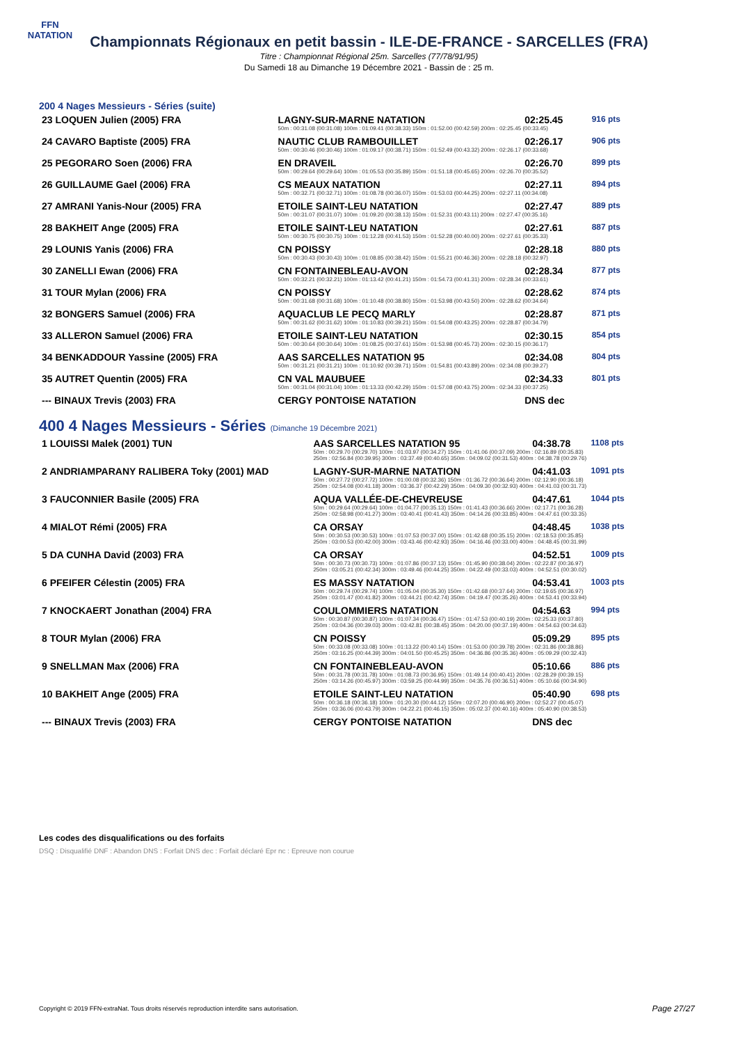FFN
NATATION
Championnats Régionaux en petit bassin - ILE-DE-FRANCE - SARCELLES (FRA)
Titre : Championnat Régional 25m. Sarcelles (77/78/91/95)
Du Samedi 18 au Dimanche 19 Décembre 2021 - Bassin de : 25 m.
200 4 Nages Messieurs - Séries (suite)
| 23 LOQUEN Julien (2005) FRA | LAGNY-SUR-MARNE NATATION | 02:25.45 | 916 pts |
| | 50m : 00:31.08 (00:31.08) 100m : 01:09.41 (00:38.33) 150m : 01:52.00 (00:42.59) 200m : 02:25.45 (00:33.45) | | |
| 24 CAVARO Baptiste (2005) FRA | NAUTIC CLUB RAMBOUILLET | 02:26.17 | 906 pts |
| | 50m : 00:30.46 (00:30.46) 100m : 01:09.17 (00:38.71) 150m : 01:52.49 (00:43.32) 200m : 02:26.17 (00:33.68) | | |
| 25 PEGORARO Soen (2006) FRA | EN DRAVEIL | 02:26.70 | 899 pts |
| | 50m : 00:29.64 (00:29.64) 100m : 01:05.53 (00:35.89) 150m : 01:51.18 (00:45.65) 200m : 02:26.70 (00:35.52) | | |
| 26 GUILLAUME Gael (2006) FRA | CS MEAUX NATATION | 02:27.11 | 894 pts |
| | 50m : 00:32.71 (00:32.71) 100m : 01:08.78 (00:36.07) 150m : 01:53.03 (00:44.25) 200m : 02:27.11 (00:34.08) | | |
| 27 AMRANI Yanis-Nour (2005) FRA | ETOILE SAINT-LEU NATATION | 02:27.47 | 889 pts |
| | 50m : 00:31.07 (00:31.07) 100m : 01:09.20 (00:38.13) 150m : 01:52.31 (00:43.11) 200m : 02:27.47 (00:35.16) | | |
| 28 BAKHEIT Ange (2005) FRA | ETOILE SAINT-LEU NATATION | 02:27.61 | 887 pts |
| | 50m : 00:30.75 (00:30.75) 100m : 01:12.28 (00:41.53) 150m : 01:52.28 (00:40.00) 200m : 02:27.61 (00:35.33) | | |
| 29 LOUNIS Yanis (2006) FRA | CN POISSY | 02:28.18 | 880 pts |
| | 50m : 00:30.43 (00:30.43) 100m : 01:08.85 (00:38.42) 150m : 01:55.21 (00:46.36) 200m : 02:28.18 (00:32.97) | | |
| 30 ZANELLI Ewan (2006) FRA | CN FONTAINEBLEAU-AVON | 02:28.34 | 877 pts |
| | 50m : 00:32.21 (00:32.21) 100m : 01:13.42 (00:41.21) 150m : 01:54.73 (00:41.31) 200m : 02:28.34 (00:33.61) | | |
| 31 TOUR Mylan (2006) FRA | CN POISSY | 02:28.62 | 874 pts |
| | 50m : 00:31.68 (00:31.68) 100m : 01:10.48 (00:38.80) 150m : 01:53.98 (00:43.50) 200m : 02:28.62 (00:34.64) | | |
| 32 BONGERS Samuel (2006) FRA | AQUACLUB LE PECQ MARLY | 02:28.87 | 871 pts |
| | 50m : 00:31.62 (00:31.62) 100m : 01:10.83 (00:39.21) 150m : 01:54.08 (00:43.25) 200m : 02:28.87 (00:34.79) | | |
| 33 ALLERON Samuel (2006) FRA | ETOILE SAINT-LEU NATATION | 02:30.15 | 854 pts |
| | 50m : 00:30.64 (00:30.64) 100m : 01:08.25 (00:37.61) 150m : 01:53.98 (00:45.73) 200m : 02:30.15 (00:36.17) | | |
| 34 BENKADDOUR Yassine (2005) FRA | AAS SARCELLES NATATION 95 | 02:34.08 | 804 pts |
| | 50m : 00:31.21 (00:31.21) 100m : 01:10.92 (00:39.71) 150m : 01:54.81 (00:43.89) 200m : 02:34.08 (00:39.27) | | |
| 35 AUTRET Quentin (2005) FRA | CN VAL MAUBUEE | 02:34.33 | 801 pts |
| | 50m : 00:31.04 (00:31.04) 100m : 01:13.33 (00:42.29) 150m : 01:57.08 (00:43.75) 200m : 02:34.33 (00:37.25) | | |
| --- BINAUX Trevis (2003) FRA | CERGY PONTOISE NATATION | DNS dec | |
400 4 Nages Messieurs - Séries (Dimanche 19 Décembre 2021)
| 1 LOUISSI Malek (2001) TUN | AAS SARCELLES NATATION 95 | 04:38.78 | 1108 pts |
| | 50m : 00:29.70 (00:29.70) 100m : 01:03.97 (00:34.27) 150m : 01:41.06 (00:37.09) 200m : 02:16.89 (00:35.83) 250m : 02:56.84 (00:39.95) 300m : 03:37.49 (00:40.65) 350m : 04:09.02 (00:31.53) 400m : 04:38.78 (00:29.76) | | |
| 2 ANDRIAMPARANY RALIBERA Toky (2001) MAD | LAGNY-SUR-MARNE NATATION | 04:41.03 | 1091 pts |
| | 50m : 00:27.72 (00:27.72) 100m : 01:00.08 (00:32.36) 150m : 01:36.72 (00:36.64) 200m : 02:12.90 (00:36.18) 250m : 02:54.08 (00:41.18) 300m : 03:36.37 (00:42.29) 350m : 04:09.30 (00:32.93) 400m : 04:41.03 (00:31.73) | | |
| 3 FAUCONNIER Basile (2005) FRA | AQUA VALLÉE-DE-CHEVREUSE | 04:47.61 | 1044 pts |
| | 50m : 00:29.64 (00:29.64) 100m : 01:04.77 (00:35.13) 150m : 01:41.43 (00:36.66) 200m : 02:17.71 (00:36.28) 250m : 02:58.98 (00:41.27) 300m : 03:40.41 (00:41.43) 350m : 04:14.26 (00:33.85) 400m : 04:47.61 (00:33.35) | | |
| 4 MIALOT Rémi (2005) FRA | CA ORSAY | 04:48.45 | 1038 pts |
| | 50m : 00:30.53 (00:30.53) 100m : 01:07.53 (00:37.00) 150m : 01:42.68 (00:35.15) 200m : 02:18.53 (00:35.85) 250m : 03:00.53 (00:42.00) 300m : 03:43.46 (00:42.93) 350m : 04:16.46 (00:33.00) 400m : 04:48.45 (00:31.99) | | |
| 5 DA CUNHA David (2003) FRA | CA ORSAY | 04:52.51 | 1009 pts |
| | 50m : 00:30.73 (00:30.73) 100m : 01:07.86 (00:37.13) 150m : 01:45.90 (00:38.04) 200m : 02:22.87 (00:36.97) 250m : 03:05.21 (00:42.34) 300m : 03:49.46 (00:44.25) 350m : 04:22.49 (00:33.03) 400m : 04:52.51 (00:30.02) | | |
| 6 PFEIFER Célestin (2005) FRA | ES MASSY NATATION | 04:53.41 | 1003 pts |
| | 50m : 00:29.74 (00:29.74) 100m : 01:05.04 (00:35.30) 150m : 01:42.68 (00:37.64) 200m : 02:19.65 (00:36.97) 250m : 03:01.47 (00:41.82) 300m : 03:44.21 (00:42.74) 350m : 04:19.47 (00:35.26) 400m : 04:53.41 (00:33.94) | | |
| 7 KNOCKAERT Jonathan (2004) FRA | COULOMMIERS NATATION | 04:54.63 | 994 pts |
| | 50m : 00:30.87 (00:30.87) 100m : 01:07.34 (00:36.47) 150m : 01:47.53 (00:40.19) 200m : 02:25.33 (00:37.80) 250m : 03:04.36 (00:39.03) 300m : 03:42.81 (00:38.45) 350m : 04:20.00 (00:37.19) 400m : 04:54.63 (00:34.63) | | |
| 8 TOUR Mylan (2006) FRA | CN POISSY | 05:09.29 | 895 pts |
| | 50m : 00:33.08 (00:33.08) 100m : 01:13.22 (00:40.14) 150m : 01:53.00 (00:39.78) 200m : 02:31.86 (00:38.86) 250m : 03:16.25 (00:44.39) 300m : 04:01.50 (00:45.25) 350m : 04:36.86 (00:35.36) 400m : 05:09.29 (00:32.43) | | |
| 9 SNELLMAN Max (2006) FRA | CN FONTAINEBLEAU-AVON | 05:10.66 | 886 pts |
| | 50m : 00:31.78 (00:31.78) 100m : 01:08.73 (00:36.95) 150m : 01:49.14 (00:40.41) 200m : 02:28.29 (00:39.15) 250m : 03:14.26 (00:45.97) 300m : 03:59.25 (00:44.99) 350m : 04:35.76 (00:36.51) 400m : 05:10.66 (00:34.90) | | |
| 10 BAKHEIT Ange (2005) FRA | ETOILE SAINT-LEU NATATION | 05:40.90 | 698 pts |
| | 50m : 00:36.18 (00:36.18) 100m : 01:20.30 (00:44.12) 150m : 02:07.20 (00:46.90) 200m : 02:52.27 (00:45.07) 250m : 03:36.06 (00:43.79) 300m : 04:22.21 (00:46.15) 350m : 05:02.37 (00:40.16) 400m : 05:40.90 (00:38.53) | | |
| --- BINAUX Trevis (2003) FRA | CERGY PONTOISE NATATION | DNS dec | |
Les codes des disqualifications ou des forfaits
DSQ : Disqualifié DNF : Abandon DNS : Forfait DNS dec : Forfait déclaré Epr nc : Epreuve non courue
Copyright © 2019 FFN-extraNat. Tous droits réservés reproduction interdite sans autorisation.
Page 27/27